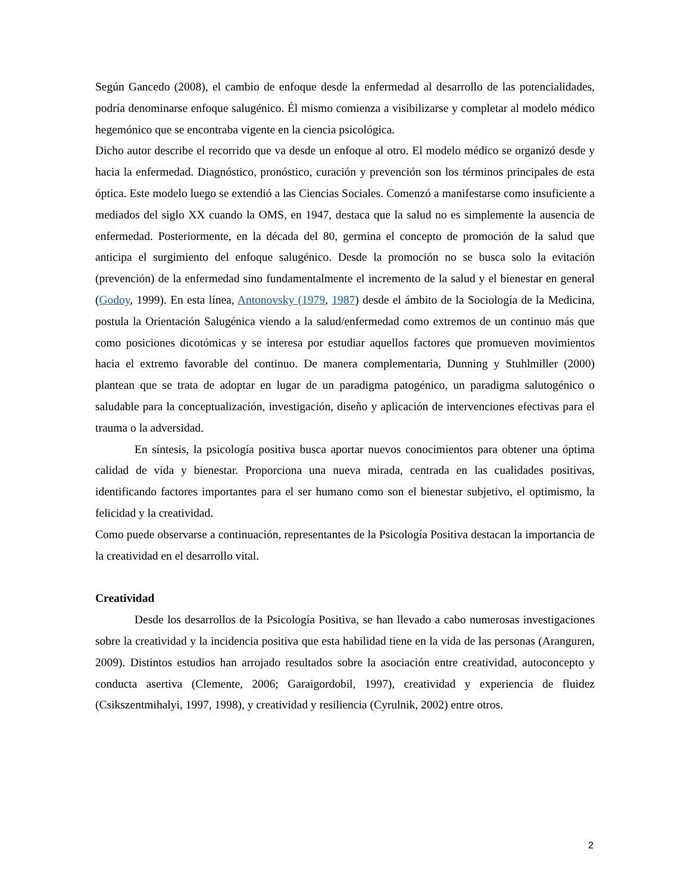Según Gancedo (2008), el cambio de enfoque desde la enfermedad al desarrollo de las potencialidades, podría denominarse enfoque salugénico. Él mismo comienza a visibilizarse y completar al modelo médico hegemónico que se encontraba vigente en la ciencia psicológica.
Dicho autor describe el recorrido que va desde un enfoque al otro. El modelo médico se organizó desde y hacia la enfermedad. Diagnóstico, pronóstico, curación y prevención son los términos principales de esta óptica. Este modelo luego se extendió a las Ciencias Sociales. Comenzó a manifestarse como insuficiente a mediados del siglo XX cuando la OMS, en 1947, destaca que la salud no es simplemente la ausencia de enfermedad. Posteriormente, en la década del 80, germina el concepto de promoción de la salud que anticipa el surgimiento del enfoque salugénico. Desde la promoción no se busca solo la evitación (prevención) de la enfermedad sino fundamentalmente el incremento de la salud y el bienestar en general (Godoy, 1999). En esta línea, Antonovsky (1979, 1987) desde el ámbito de la Sociología de la Medicina, postula la Orientación Salugénica viendo a la salud/enfermedad como extremos de un continuo más que como posiciones dicotómicas y se interesa por estudiar aquellos factores que promueven movimientos hacia el extremo favorable del continuo. De manera complementaria, Dunning y Stuhlmiller (2000) plantean que se trata de adoptar en lugar de un paradigma patogénico, un paradigma salutogénico o saludable para la conceptualización, investigación, diseño y aplicación de intervenciones efectivas para el trauma o la adversidad.
En síntesis, la psicología positiva busca aportar nuevos conocimientos para obtener una óptima calidad de vida y bienestar. Proporciona una nueva mirada, centrada en las cualidades positivas, identificando factores importantes para el ser humano como son el bienestar subjetivo, el optimismo, la felicidad y la creatividad.
Como puede observarse a continuación, representantes de la Psicología Positiva destacan la importancia de la creatividad en el desarrollo vital.
Creatividad
Desde los desarrollos de la Psicología Positiva, se han llevado a cabo numerosas investigaciones sobre la creatividad y la incidencia positiva que esta habilidad tiene en la vida de las personas (Aranguren, 2009). Distintos estudios han arrojado resultados sobre la asociación entre creatividad, autoconcepto y conducta asertiva (Clemente, 2006; Garaigordobil, 1997), creatividad y experiencia de fluidez (Csikszentmihalyi, 1997, 1998), y creatividad y resiliencia (Cyrulnik, 2002) entre otros.
2